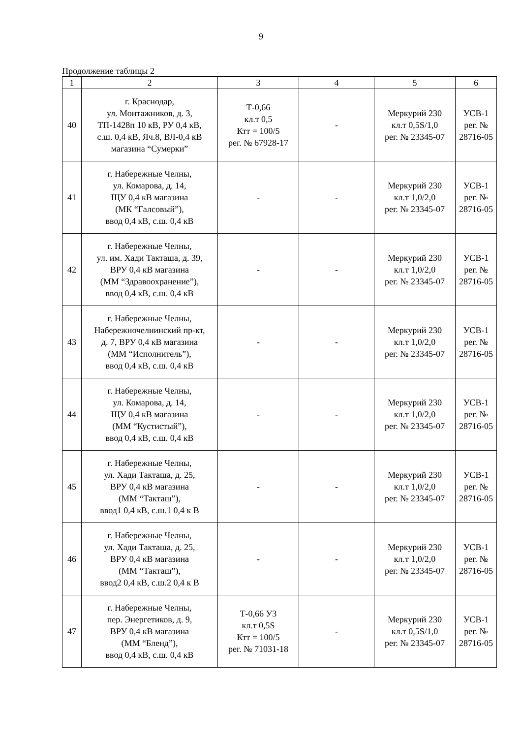9
Продолжение таблицы 2
| 1 | 2 | 3 | 4 | 5 | 6 |
| --- | --- | --- | --- | --- | --- |
| 40 | г. Краснодар, ул. Монтажников, д. 3, ТП-1428п 10 кВ, РУ 0,4 кВ, с.ш. 0,4 кВ, Яч.8, ВЛ-0,4 кВ магазина “Сумерки” | Т-0,66 кл.т 0,5 Ктт = 100/5 рег. № 67928-17 | - | Меркурий 230 кл.т 0,5S/1,0 рег. № 23345-07 | УСВ-1 рег. № 28716-05 |
| 41 | г. Набережные Челны, ул. Комарова, д. 14, ЩУ 0,4 кВ магазина (МК “Галсовый”), ввод 0,4 кВ, с.ш. 0,4 кВ | - | - | Меркурий 230 кл.т 1,0/2,0 рег. № 23345-07 | УСВ-1 рег. № 28716-05 |
| 42 | г. Набережные Челны, ул. им. Хади Такташа, д. 39, ВРУ 0,4 кВ магазина (ММ “Здравоохранение”), ввод 0,4 кВ, с.ш. 0,4 кВ | - | - | Меркурий 230 кл.т 1,0/2,0 рег. № 23345-07 | УСВ-1 рег. № 28716-05 |
| 43 | г. Набережные Челны, Набережночелнинский пр-кт, д. 7, ВРУ 0,4 кВ магазина (ММ “Исполнитель”), ввод 0,4 кВ, с.ш. 0,4 кВ | - | - | Меркурий 230 кл.т 1,0/2,0 рег. № 23345-07 | УСВ-1 рег. № 28716-05 |
| 44 | г. Набережные Челны, ул. Комарова, д. 14, ЩУ 0,4 кВ магазина (ММ “Кустистый”), ввод 0,4 кВ, с.ш. 0,4 кВ | - | - | Меркурий 230 кл.т 1,0/2,0 рег. № 23345-07 | УСВ-1 рег. № 28716-05 |
| 45 | г. Набережные Челны, ул. Хади Такташа, д. 25, ВРУ 0,4 кВ магазина (ММ “Такташ”), ввод1 0,4 кВ, с.ш.1 0,4 к В | - | - | Меркурий 230 кл.т 1,0/2,0 рег. № 23345-07 | УСВ-1 рег. № 28716-05 |
| 46 | г. Набережные Челны, ул. Хади Такташа, д. 25, ВРУ 0,4 кВ магазина (ММ “Такташ”), ввод2 0,4 кВ, с.ш.2 0,4 к В | - | - | Меркурий 230 кл.т 1,0/2,0 рег. № 23345-07 | УСВ-1 рег. № 28716-05 |
| 47 | г. Набережные Челны, пер. Энергетиков, д. 9, ВРУ 0,4 кВ магазина (ММ “Бленд”), ввод 0,4 кВ, с.ш. 0,4 кВ | Т-0,66 У3 кл.т 0,5S Ктт = 100/5 рег. № 71031-18 | - | Меркурий 230 кл.т 0,5S/1,0 рег. № 23345-07 | УСВ-1 рег. № 28716-05 |